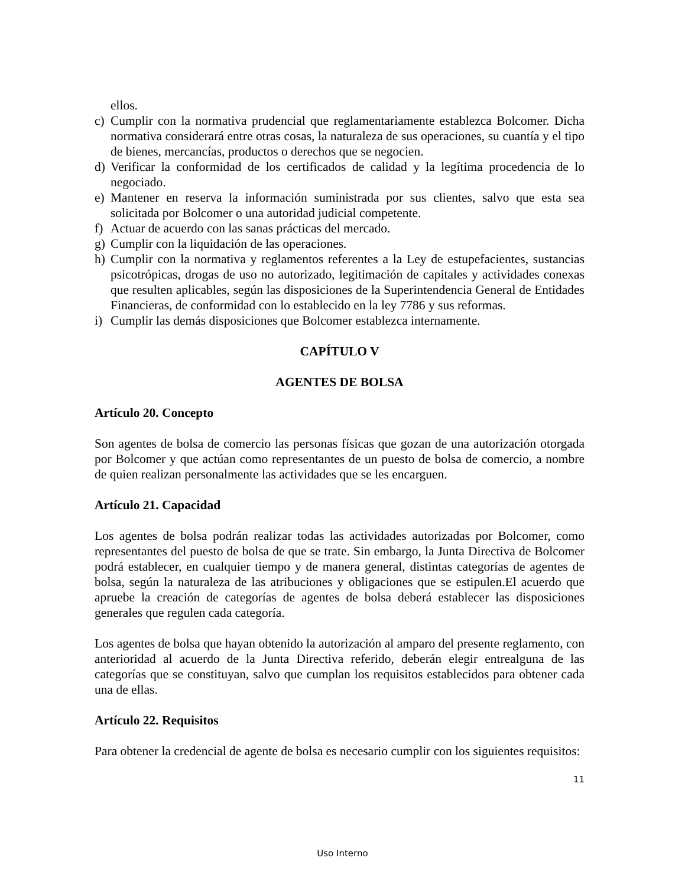ellos.
c) Cumplir con la normativa prudencial que reglamentariamente establezca Bolcomer. Dicha normativa considerará entre otras cosas, la naturaleza de sus operaciones, su cuantía y el tipo de bienes, mercancías, productos o derechos que se negocien.
d) Verificar la conformidad de los certificados de calidad y la legítima procedencia de lo negociado.
e) Mantener en reserva la información suministrada por sus clientes, salvo que esta sea solicitada por Bolcomer o una autoridad judicial competente.
f) Actuar de acuerdo con las sanas prácticas del mercado.
g) Cumplir con la liquidación de las operaciones.
h) Cumplir con la normativa y reglamentos referentes a la Ley de estupefacientes, sustancias psicotrópicas, drogas de uso no autorizado, legitimación de capitales y actividades conexas que resulten aplicables, según las disposiciones de la Superintendencia General de Entidades Financieras, de conformidad con lo establecido en la ley 7786 y sus reformas.
i) Cumplir las demás disposiciones que Bolcomer establezca internamente.
CAPÍTULO V
AGENTES DE BOLSA
Artículo 20. Concepto
Son agentes de bolsa de comercio las personas físicas que gozan de una autorización otorgada por Bolcomer y que actúan como representantes de un puesto de bolsa de comercio, a nombre de quien realizan personalmente las actividades que se les encarguen.
Artículo 21. Capacidad
Los agentes de bolsa podrán realizar todas las actividades autorizadas por Bolcomer, como representantes del puesto de bolsa de que se trate. Sin embargo, la Junta Directiva de Bolcomer podrá establecer, en cualquier tiempo y de manera general, distintas categorías de agentes de bolsa, según la naturaleza de las atribuciones y obligaciones que se estipulen.El acuerdo que apruebe la creación de categorías de agentes de bolsa deberá establecer las disposiciones generales que regulen cada categoría.
Los agentes de bolsa que hayan obtenido la autorización al amparo del presente reglamento, con anterioridad al acuerdo de la Junta Directiva referido, deberán elegir entrealguna de las categorías que se constituyan, salvo que cumplan los requisitos establecidos para obtener cada una de ellas.
Artículo 22. Requisitos
Para obtener la credencial de agente de bolsa es necesario cumplir con los siguientes requisitos:
11
Uso Interno